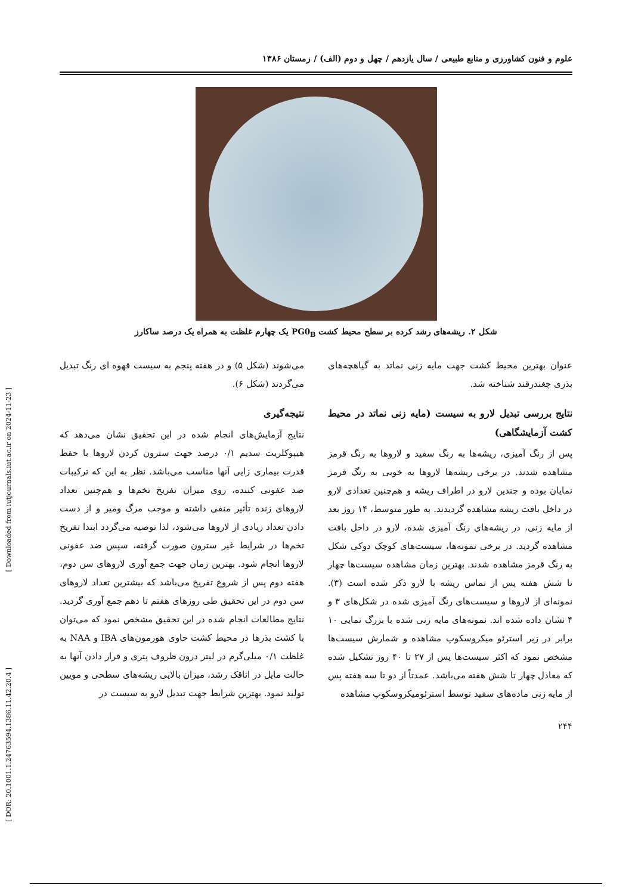[ Downloaded from iutjournals.iut.ac.ir on 2024-11-23 ]
[ DOR: 20.1001.1.24763594.1386.11.42.20.4 ]
علوم و فنون کشاورزی و منابع طبیعی / سال یازدهم / چهل و دوم (الف) / زمستان ۱۳۸۶
شکل ۲. ریشه‌های رشد کرده بر سطح محیط کشت PG0<sub>B</sub> یک چهارم غلظت به همراه یک درصد ساکارز
عنوان بهترین محیط کشت جهت مایه زنی نماتد به گیاهچه‌های بذری چغندرقند شناخته شد.
نتایج بررسی تبدیل لارو به سیست (مایه زنی نماتد در محیط کشت آزمایشگاهی)
پس از رنگ آمیزی، ریشه‌ها به رنگ سفید و لاروها به رنگ قرمز مشاهده شدند. در برخی ریشه‌ها لاروها به خوبی به رنگ قرمز نمایان بوده و چندین لارو در اطراف ریشه و هم‌چنین تعدادی لارو در داخل بافت ریشه مشاهده گردیدند. به طور متوسط، ۱۴ روز بعد از مایه زنی، در ریشه‌های رنگ آمیزی شده، لارو در داخل بافت مشاهده گردید. در برخی نمونه‌ها، سیست‌های کوچک دوکی شکل به رنگ قرمز مشاهده شدند. بهترین زمان مشاهده سیست‌ها چهار تا شش هفته پس از تماس ریشه با لارو ذکر شده است (۳). نمونه‌ای از لاروها و سیست‌های رنگ آمیزی شده در شکل‌های ۳ و ۴ نشان داده شده اند. نمونه‌های مایه زنی شده با بزرگ نمایی ۱۰ برابر در زیر استرئو میکروسکوپ مشاهده و شمارش سیست‌ها مشخص نمود که اکثر سیست‌ها پس از ۲۷ تا ۴۰ روز تشکیل شده که معادل چهار تا شش هفته می‌باشد. عمدتاً از دو تا سه هفته پس از مایه زنی ماده‌های سفید توسط استرئومیکروسکوپ مشاهده
می‌شوند (شکل ۵) و در هفته پنجم به سیست قهوه ای رنگ تبدیل می‌گردند (شکل ۶).
نتیجه‌گیری
نتایج آزمایش‌های انجام شده در این تحقیق نشان می‌دهد که هیپوکلریت سدیم ۰/۱ درصد جهت سترون کردن لاروها با حفظ قدرت بیماری زایی آنها مناسب می‌باشد. نظر به این که ترکیبات ضد عفونی کننده، روی میزان تفریخ تخم‌ها و هم‌چنین تعداد لاروهای زنده تأثیر منفی داشته و موجب مرگ ومیر و از دست دادن تعداد زیادی از لاروها می‌شود، لذا توصیه می‌گردد ابتدا تفریخ تخم‌ها در شرایط غیر سترون صورت گرفته، سپس ضد عفونی لاروها انجام شود. بهترین زمان جهت جمع آوری لاروهای سن دوم، هفته دوم پس از شروع تفریخ می‌باشد که بیشترین تعداد لاروهای سن دوم در این تحقیق طی روزهای هفتم تا دهم جمع آوری گردید. نتایج مطالعات انجام شده در این تحقیق مشخص نمود که می‌توان با کشت بذرها در محیط کشت حاوی هورمون‌های IBA و NAA به غلظت ۰/۱ میلی‌گرم در لیتر درون ظروف پتری و قرار دادن آنها به حالت مایل در اتاقک رشد، میزان بالایی ریشه‌های سطحی و مویین تولید نمود. بهترین شرایط جهت تبدیل لارو به سیست در
۲۴۴